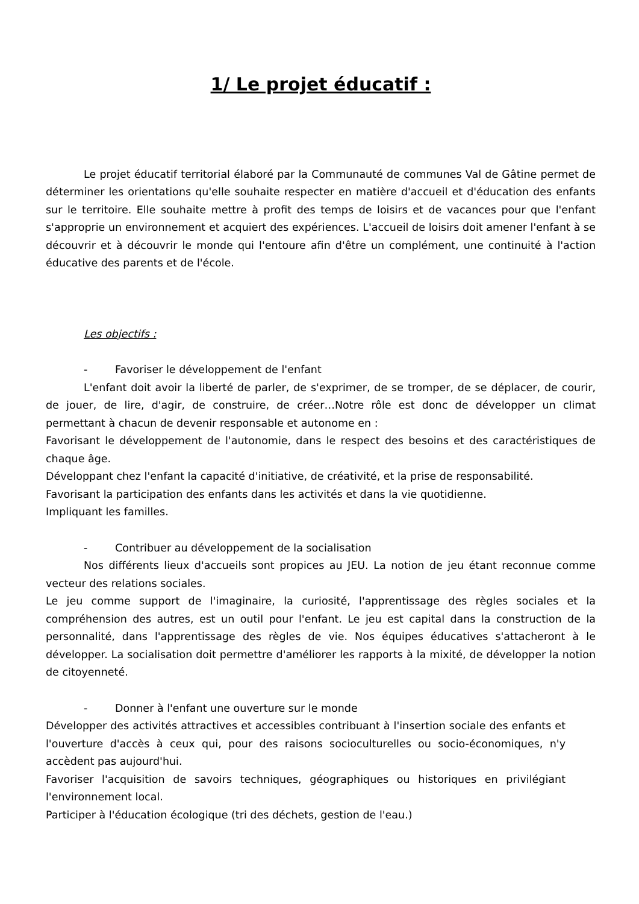1/ Le projet éducatif :
Le projet éducatif territorial élaboré par la Communauté de communes Val de Gâtine permet de déterminer les orientations qu'elle souhaite respecter en matière d'accueil et d'éducation des enfants sur le territoire. Elle souhaite mettre à profit des temps de loisirs et de vacances pour que l'enfant s'approprie un environnement et acquiert des expériences. L'accueil de loisirs doit amener l'enfant à se découvrir et à découvrir le monde qui l'entoure afin d'être un complément, une continuité à l'action éducative des parents et de l'école.
Les objectifs :
- Favoriser le développement de l'enfant
L'enfant doit avoir la liberté de parler, de s'exprimer, de se tromper, de se déplacer, de courir, de jouer, de lire, d'agir, de construire, de créer…Notre rôle est donc de développer un climat permettant à chacun de devenir responsable et autonome en :
Favorisant le développement de l'autonomie, dans le respect des besoins et des caractéristiques de chaque âge.
Développant chez l'enfant la capacité d'initiative, de créativité, et la prise de responsabilité.
Favorisant la participation des enfants dans les activités et dans la vie quotidienne.
Impliquant les familles.
- Contribuer au développement de la socialisation
Nos différents lieux d'accueils sont propices au JEU. La notion de jeu étant reconnue comme vecteur des relations sociales.
Le jeu comme support de l'imaginaire, la curiosité, l'apprentissage des règles sociales et la compréhension des autres, est un outil pour l'enfant. Le jeu est capital dans la construction de la personnalité, dans l'apprentissage des règles de vie. Nos équipes éducatives s'attacheront à le développer. La socialisation doit permettre d'améliorer les rapports à la mixité, de développer la notion de citoyenneté.
- Donner à l'enfant une ouverture sur le monde
Développer des activités attractives et accessibles contribuant à l'insertion sociale des enfants et l'ouverture d'accès à ceux qui, pour des raisons socioculturelles ou socio-économiques, n'y accèdent pas aujourd'hui.
Favoriser l'acquisition de savoirs techniques, géographiques ou historiques en privilégiant l'environnement local.
Participer à l'éducation écologique (tri des déchets, gestion de l'eau.)